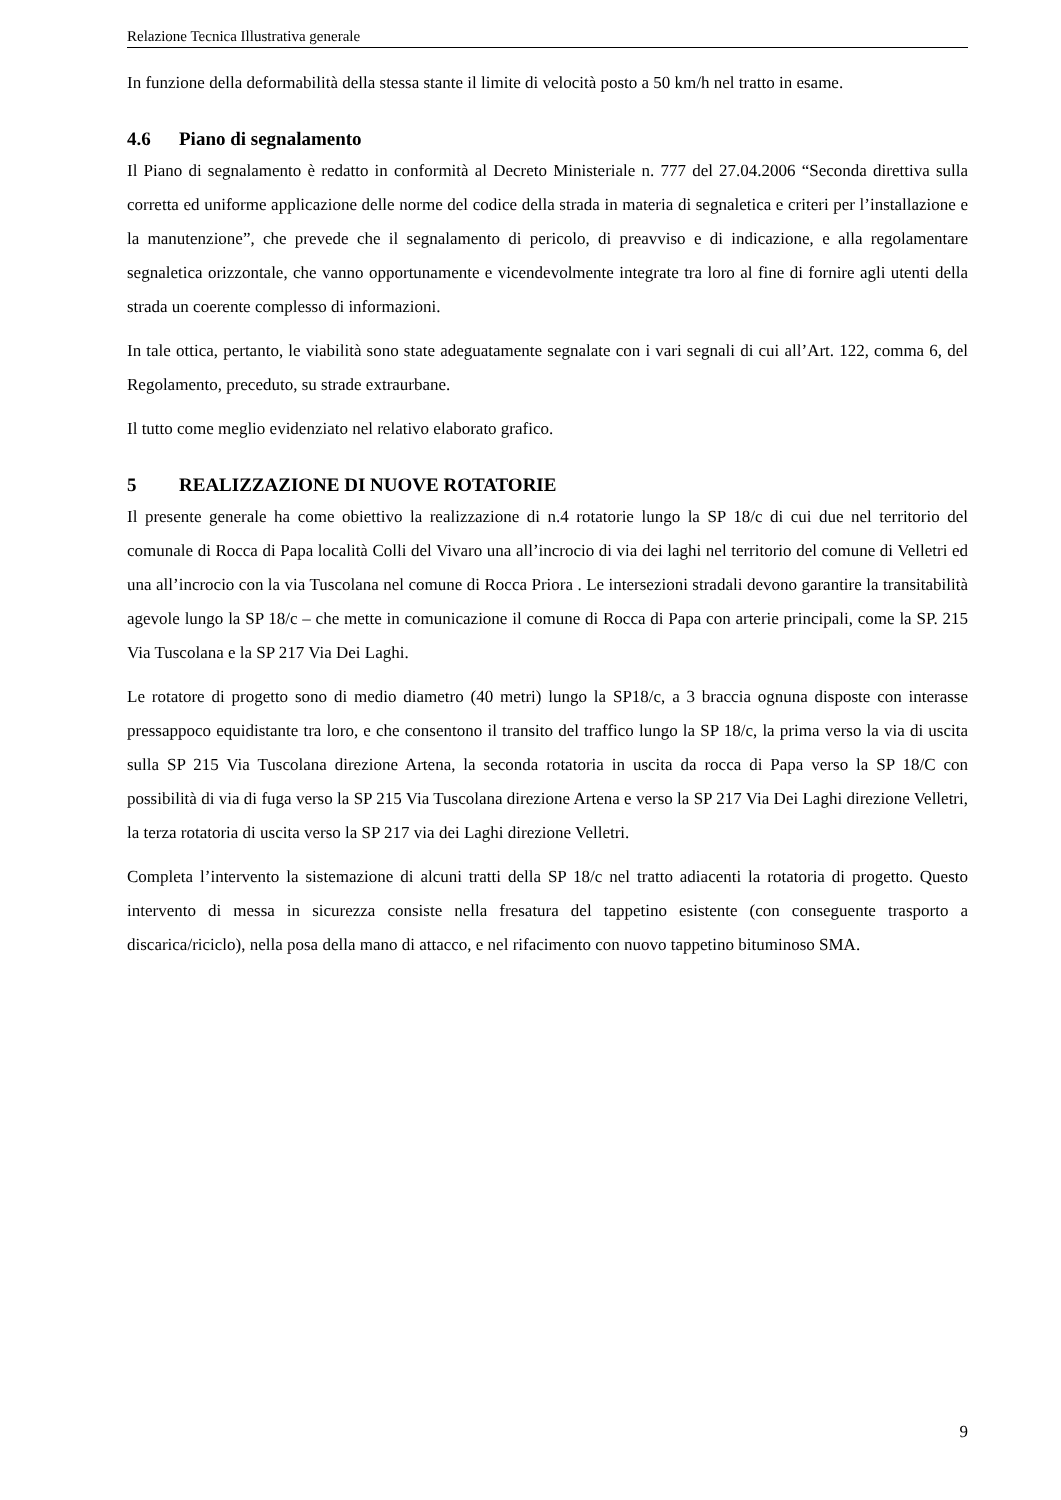Relazione Tecnica Illustrativa generale
In funzione della deformabilità della stessa stante il limite di velocità posto a 50 km/h nel tratto in esame.
4.6 Piano di segnalamento
Il Piano di segnalamento è redatto in conformità al Decreto Ministeriale n. 777 del 27.04.2006 “Seconda direttiva sulla corretta ed uniforme applicazione delle norme del codice della strada in materia di segnaletica e criteri per l’installazione e la manutenzione”, che prevede che il segnalamento di pericolo, di preavviso e di indicazione, e alla regolamentare segnaletica orizzontale, che vanno opportunamente e vicendevolmente integrate tra loro al fine di fornire agli utenti della strada un coerente complesso di informazioni.
In tale ottica, pertanto, le viabilità sono state adeguatamente segnalate con i vari segnali di cui all’Art. 122, comma 6, del Regolamento, preceduto, su strade extraurbane.
Il tutto come meglio evidenziato nel relativo elaborato grafico.
5 REALIZZAZIONE DI NUOVE ROTATORIE
Il presente generale ha come obiettivo la realizzazione di n.4 rotatorie lungo la SP 18/c di cui due nel territorio del comunale di Rocca di Papa località Colli del Vivaro una all’incrocio di via dei laghi nel territorio del comune di Velletri ed una all’incrocio con la via Tuscolana nel comune di Rocca Priora . Le intersezioni stradali devono garantire la transitabilità agevole lungo la SP 18/c – che mette in comunicazione il comune di Rocca di Papa con arterie principali, come la SP. 215 Via Tuscolana e la SP 217 Via Dei Laghi.
Le rotatore di progetto sono di medio diametro (40 metri) lungo la SP18/c, a 3 braccia ognuna disposte con interasse pressappoco equidistante tra loro, e che consentono il transito del traffico lungo la SP 18/c, la prima verso la via di uscita sulla SP 215 Via Tuscolana direzione Artena, la seconda rotatoria in uscita da rocca di Papa verso la SP 18/C con possibilità di via di fuga verso la SP 215 Via Tuscolana direzione Artena e verso la SP 217 Via Dei Laghi direzione Velletri, la terza rotatoria di uscita verso la SP 217 via dei Laghi direzione Velletri.
Completa l’intervento la sistemazione di alcuni tratti della SP 18/c nel tratto adiacenti la rotatoria di progetto. Questo intervento di messa in sicurezza consiste nella fresatura del tappetino esistente (con conseguente trasporto a discarica/riciclo), nella posa della mano di attacco, e nel rifacimento con nuovo tappetino bituminoso SMA.
9